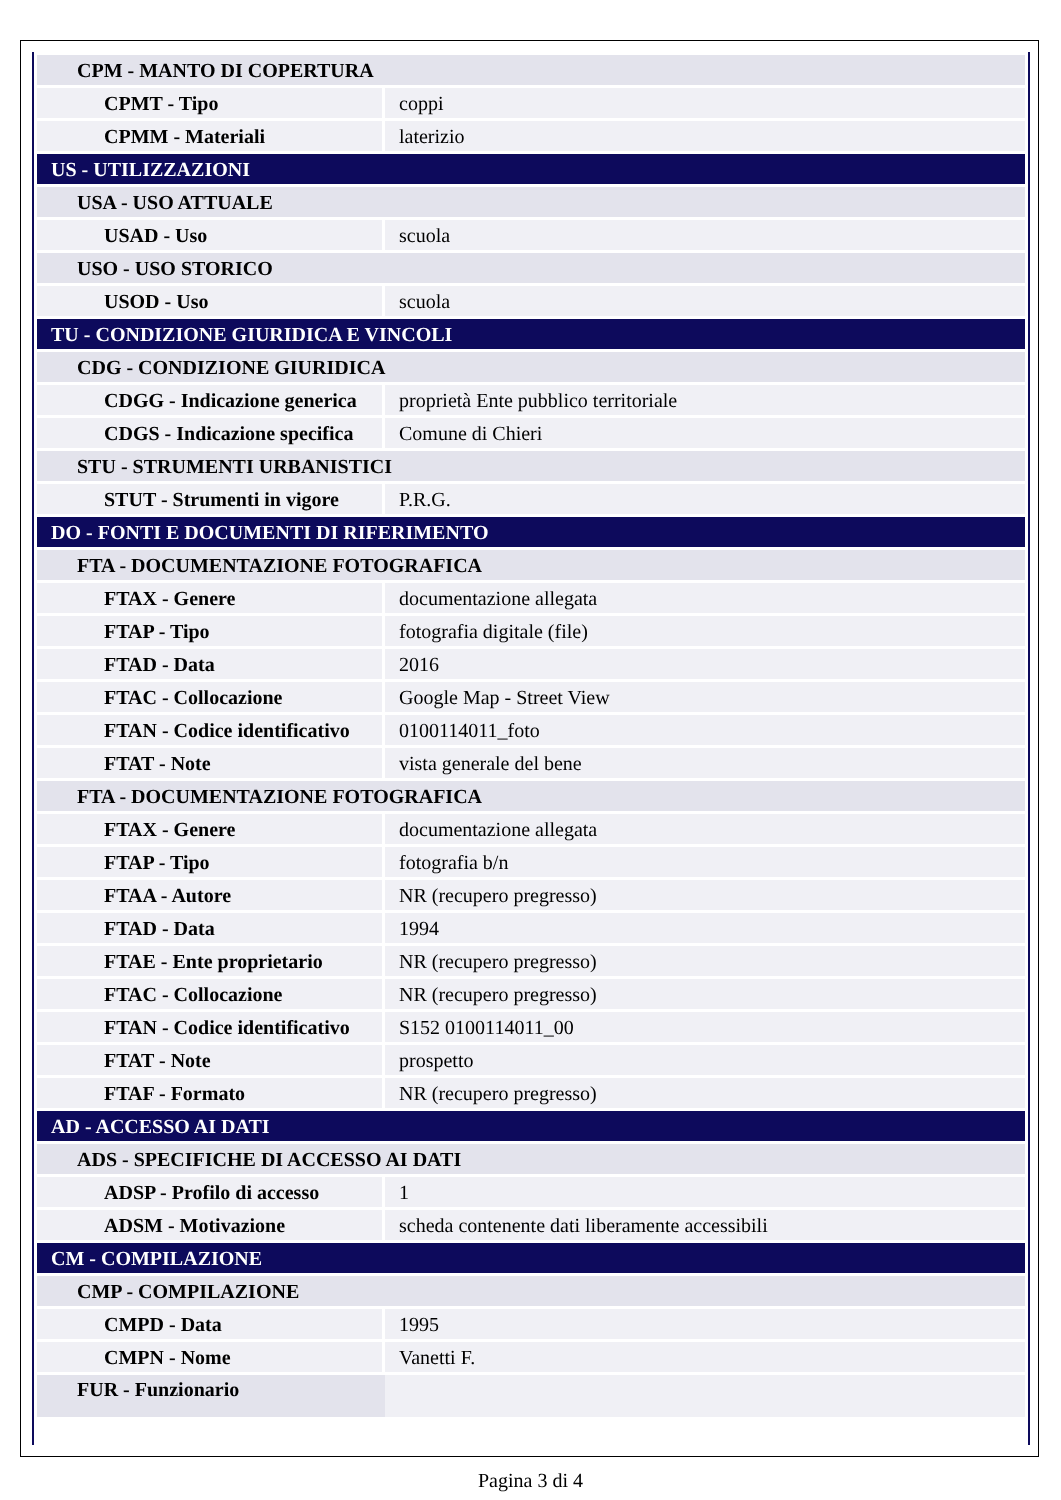| CPM - MANTO DI COPERTURA | |
| CPMT - Tipo | coppi |
| CPMM - Materiali | laterizio |
| US - UTILIZZAZIONI | |
| USA - USO ATTUALE | |
| USAD - Uso | scuola |
| USO - USO STORICO | |
| USOD - Uso | scuola |
| TU - CONDIZIONE GIURIDICA E VINCOLI | |
| CDG - CONDIZIONE GIURIDICA | |
| CDGG - Indicazione generica | proprietà Ente pubblico territoriale |
| CDGS - Indicazione specifica | Comune di Chieri |
| STU - STRUMENTI URBANISTICI | |
| STUT - Strumenti in vigore | P.R.G. |
| DO - FONTI E DOCUMENTI DI RIFERIMENTO | |
| FTA - DOCUMENTAZIONE FOTOGRAFICA | |
| FTAX - Genere | documentazione allegata |
| FTAP - Tipo | fotografia digitale (file) |
| FTAD - Data | 2016 |
| FTAC - Collocazione | Google Map - Street View |
| FTAN - Codice identificativo | 0100114011_foto |
| FTAT - Note | vista generale del bene |
| FTA - DOCUMENTAZIONE FOTOGRAFICA | |
| FTAX - Genere | documentazione allegata |
| FTAP - Tipo | fotografia b/n |
| FTAA - Autore | NR (recupero pregresso) |
| FTAD - Data | 1994 |
| FTAE - Ente proprietario | NR (recupero pregresso) |
| FTAC - Collocazione | NR (recupero pregresso) |
| FTAN - Codice identificativo | S152 0100114011_00 |
| FTAT - Note | prospetto |
| FTAF - Formato | NR (recupero pregresso) |
| AD - ACCESSO AI DATI | |
| ADS - SPECIFICHE DI ACCESSO AI DATI | |
| ADSP - Profilo di accesso | 1 |
| ADSM - Motivazione | scheda contenente dati liberamente accessibili |
| CM - COMPILAZIONE | |
| CMP - COMPILAZIONE | |
| CMPD - Data | 1995 |
| CMPN - Nome | Vanetti F. |
| FUR - Funzionario | |
Pagina 3 di 4